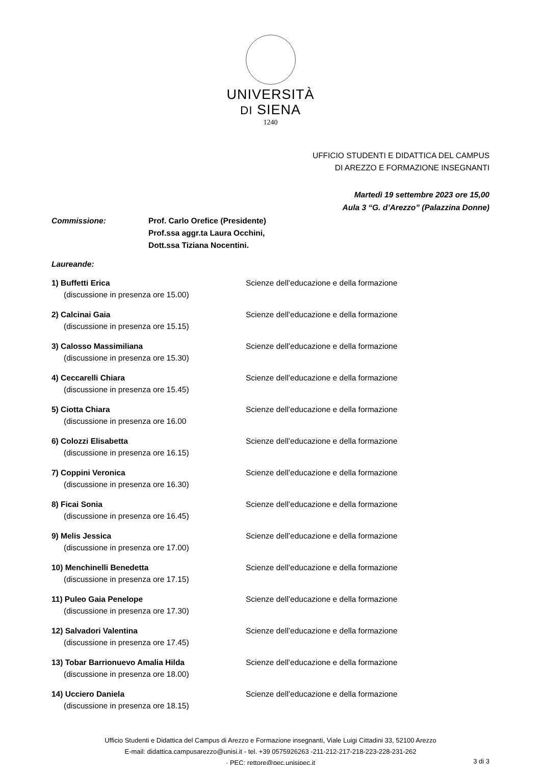UNIVERSITÀ
DI SIENA
1240
UFFICIO STUDENTI E DIDATTICA DEL CAMPUS
DI AREZZO E FORMAZIONE INSEGNANTI
Martedì 19 settembre 2023 ore 15,00
Aula 3 “G. d’Arezzo” (Palazzina Donne)
Commissione: Prof. Carlo Orefice (Presidente)
Prof.ssa aggr.ta Laura Occhini,
Dott.ssa Tiziana Nocentini.
Laureande:
1) Buffetti Erica
(discussione in presenza ore 15.00)
Scienze dell’educazione e della formazione
2) Calcinai Gaia
(discussione in presenza ore 15.15)
Scienze dell’educazione e della formazione
3) Calosso Massimiliana
(discussione in presenza ore 15.30)
Scienze dell’educazione e della formazione
4) Ceccarelli Chiara
(discussione in presenza ore 15.45)
Scienze dell’educazione e della formazione
5) Ciotta Chiara
(discussione in presenza ore 16.00
Scienze dell’educazione e della formazione
6) Colozzi Elisabetta
(discussione in presenza ore 16.15)
Scienze dell’educazione e della formazione
7) Coppini Veronica
(discussione in presenza ore 16.30)
Scienze dell’educazione e della formazione
8) Ficai Sonia
(discussione in presenza ore 16.45)
Scienze dell’educazione e della formazione
9) Melis Jessica
(discussione in presenza ore 17.00)
Scienze dell’educazione e della formazione
10) Menchinelli Benedetta
(discussione in presenza ore 17.15)
Scienze dell’educazione e della formazione
11) Puleo Gaia Penelope
(discussione in presenza ore 17.30)
Scienze dell’educazione e della formazione
12) Salvadori Valentina
(discussione in presenza ore 17.45)
Scienze dell’educazione e della formazione
13) Tobar Barrionuevo Amalia Hilda
(discussione in presenza ore 18.00)
Scienze dell’educazione e della formazione
14) Ucciero Daniela
(discussione in presenza ore 18.15)
Scienze dell’educazione e della formazione
Ufficio Studenti e Didattica del Campus di Arezzo e Formazione insegnanti, Viale Luigi Cittadini 33, 52100 Arezzo
E-mail: didattica.campusarezzo@unisi.it - tel. +39 0575926263 -211-212-217-218-223-228-231-262
· PEC: rettore@pec.unisipec.it
3 di 3